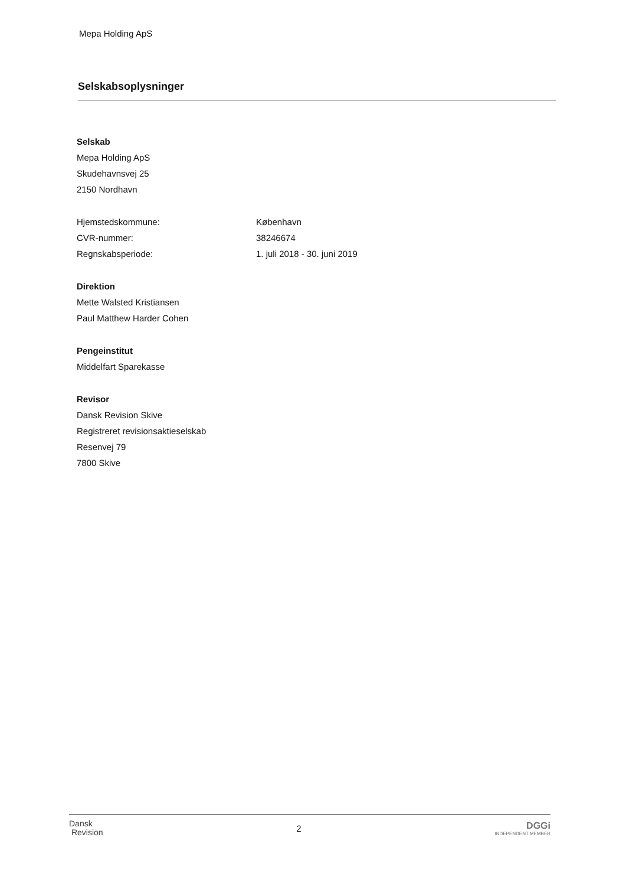Mepa Holding ApS
Selskabsoplysninger
Selskab
Mepa Holding ApS
Skudehavnsvej 25
2150 Nordhavn
| Hjemstedskommune: | København |
| CVR-nummer: | 38246674 |
| Regnskabsperiode: | 1. juli 2018 - 30. juni 2019 |
Direktion
Mette Walsted Kristiansen
Paul Matthew Harder Cohen
Pengeinstitut
Middelfart Sparekasse
Revisor
Dansk Revision Skive
Registreret revisionsaktieselskab
Resenvej 79
7800 Skive
Dansk
Revision
2
DGGi
INDEPENDENT MEMBER